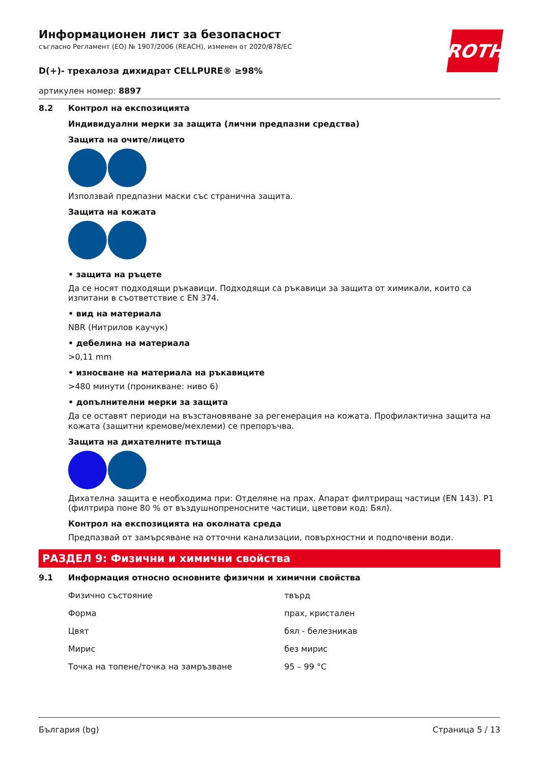ROTH
Информационен лист за безопасност
съгласно Регламент (ЕО) № 1907/2006 (REACH), изменен от 2020/878/ЕС
D(+)- трехалоза дихидрат CELLPURE® ≥98%
артикулен номер: 8897
8.2 Контрол на експозицията
Индивидуални мерки за защита (лични предпазни средства)
Защита на очите/лицето
Използвай предпазни маски със странична защита.
Защита на кожата
• защита на ръцете
Да се носят подходящи ръкавици. Подходящи са ръкавици за защита от химикали, които са изпитани в съответствие с EN 374.
• вид на материала
NBR (Нитрилов каучук)
• дебелина на материала
>0,11 mm
• износване на материала на ръкавиците
>480 минути (проникване: ниво 6)
• допълнителни мерки за защита
Да се оставят периоди на възстановяване за регенерация на кожата. Профилактична защита на кожата (защитни кремове/мехлеми) се препоръчва.
Защита на дихателните пътища
Дихателна защита е необходима при: Отделяне на прах. Апарат филтриращ частици (EN 143). P1 (филтрира поне 80 % от въздушнопреносните частици, цветови код: Бял).
Контрол на експозицията на околната среда
Предпазвай от замърсяване на отточни канализации, повърхностни и подпочвени води.
РАЗДЕЛ 9: Физични и химични свойства
9.1 Информация относно основните физични и химични свойства
| Физично състояние | твърд |
| Форма | прах, кристален |
| Цвят | бял - белезникав |
| Мирис | без мирис |
| Точка на топене/точка на замръзване | 95 – 99 °C |
България (bg) Страница 5 / 13